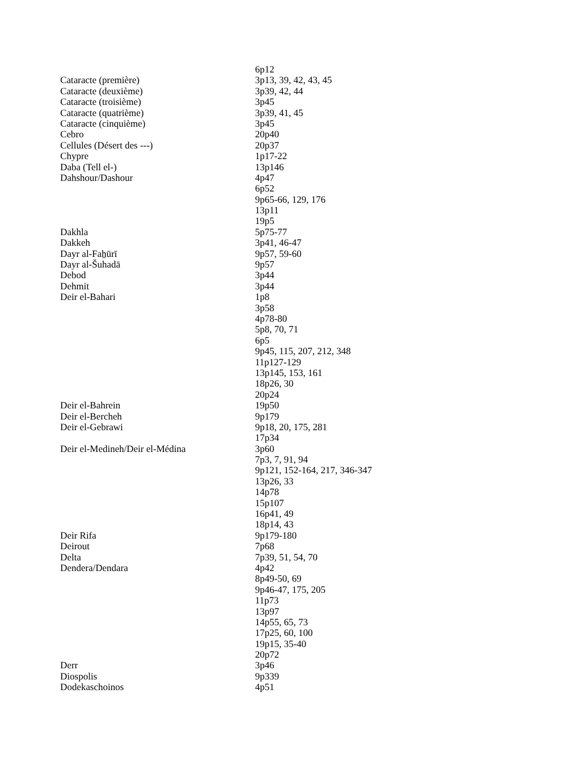| | 6p12 |
| Cataracte (première) | 3p13, 39, 42, 43, 45 |
| Cataracte (deuxième) | 3p39, 42, 44 |
| Cataracte (troisième) | 3p45 |
| Cataracte (quatrième) | 3p39, 41, 45 |
| Cataracte (cinquième) | 3p45 |
| Cebro | 20p40 |
| Cellules (Désert des ---) | 20p37 |
| Chypre | 1p17-22 |
| Daba (Tell el-) | 13p146 |
| Dahshour/Dashour | 4p47 |
| | 6p52 |
| | 9p65-66, 129, 176 |
| | 13p11 |
| | 19p5 |
| Dakhla | 5p75-77 |
| Dakkeh | 3p41, 46-47 |
| Dayr al-Faẖūrī | 9p57, 59-60 |
| Dayr al-Šuhadā | 9p57 |
| Debod | 3p44 |
| Dehmit | 3p44 |
| Deir el-Bahari | 1p8 |
| | 3p58 |
| | 4p78-80 |
| | 5p8, 70, 71 |
| | 6p5 |
| | 9p45, 115, 207, 212, 348 |
| | 11p127-129 |
| | 13p145, 153, 161 |
| | 18p26, 30 |
| | 20p24 |
| Deir el-Bahrein | 19p50 |
| Deir el-Bercheh | 9p179 |
| Deir el-Gebrawi | 9p18, 20, 175, 281 |
| | 17p34 |
| Deir el-Medineh/Deir el-Médina | 3p60 |
| | 7p3, 7, 91, 94 |
| | 9p121, 152-164, 217, 346-347 |
| | 13p26, 33 |
| | 14p78 |
| | 15p107 |
| | 16p41, 49 |
| | 18p14, 43 |
| Deir Rifa | 9p179-180 |
| Deirout | 7p68 |
| Delta | 7p39, 51, 54, 70 |
| Dendera/Dendara | 4p42 |
| | 8p49-50, 69 |
| | 9p46-47, 175, 205 |
| | 11p73 |
| | 13p97 |
| | 14p55, 65, 73 |
| | 17p25, 60, 100 |
| | 19p15, 35-40 |
| | 20p72 |
| Derr | 3p46 |
| Diospolis | 9p339 |
| Dodekaschoinos | 4p51 |